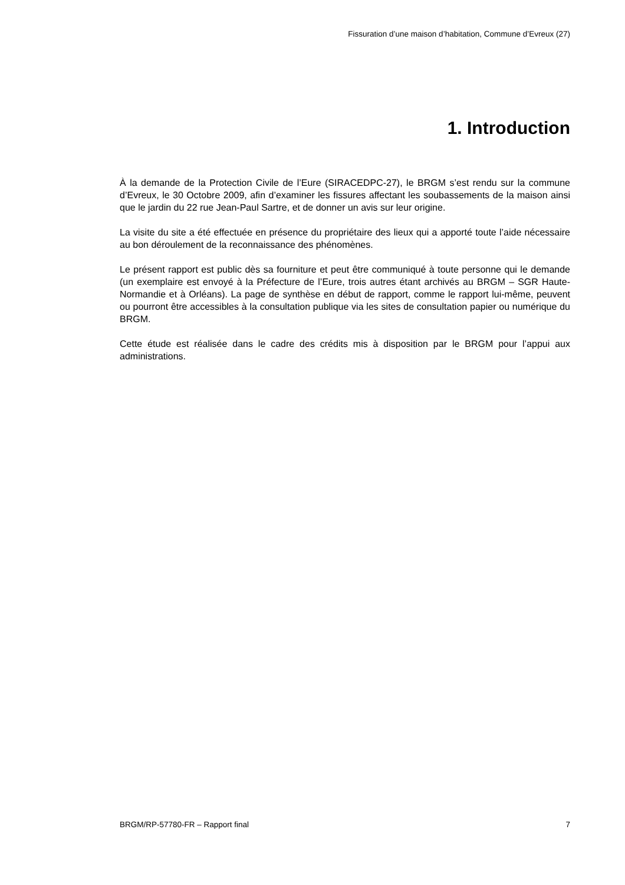Fissuration d’une maison d’habitation, Commune d’Evreux (27)
1. Introduction
À la demande de la Protection Civile de l’Eure (SIRACEDPC-27), le BRGM s’est rendu sur la commune d’Evreux, le 30 Octobre 2009, afin d’examiner les fissures affectant les soubassements de la maison ainsi que le jardin du 22 rue Jean-Paul Sartre, et de donner un avis sur leur origine.
La visite du site a été effectuée en présence du propriétaire des lieux qui a apporté toute l’aide nécessaire au bon déroulement de la reconnaissance des phénomènes.
Le présent rapport est public dès sa fourniture et peut être communiqué à toute personne qui le demande (un exemplaire est envoyé à la Préfecture de l’Eure, trois autres étant archivés au BRGM – SGR Haute-Normandie et à Orléans). La page de synthèse en début de rapport, comme le rapport lui-même, peuvent ou pourront être accessibles à la consultation publique via les sites de consultation papier ou numérique du BRGM.
Cette étude est réalisée dans le cadre des crédits mis à disposition par le BRGM pour l’appui aux administrations.
BRGM/RP-57780-FR – Rapport final 7